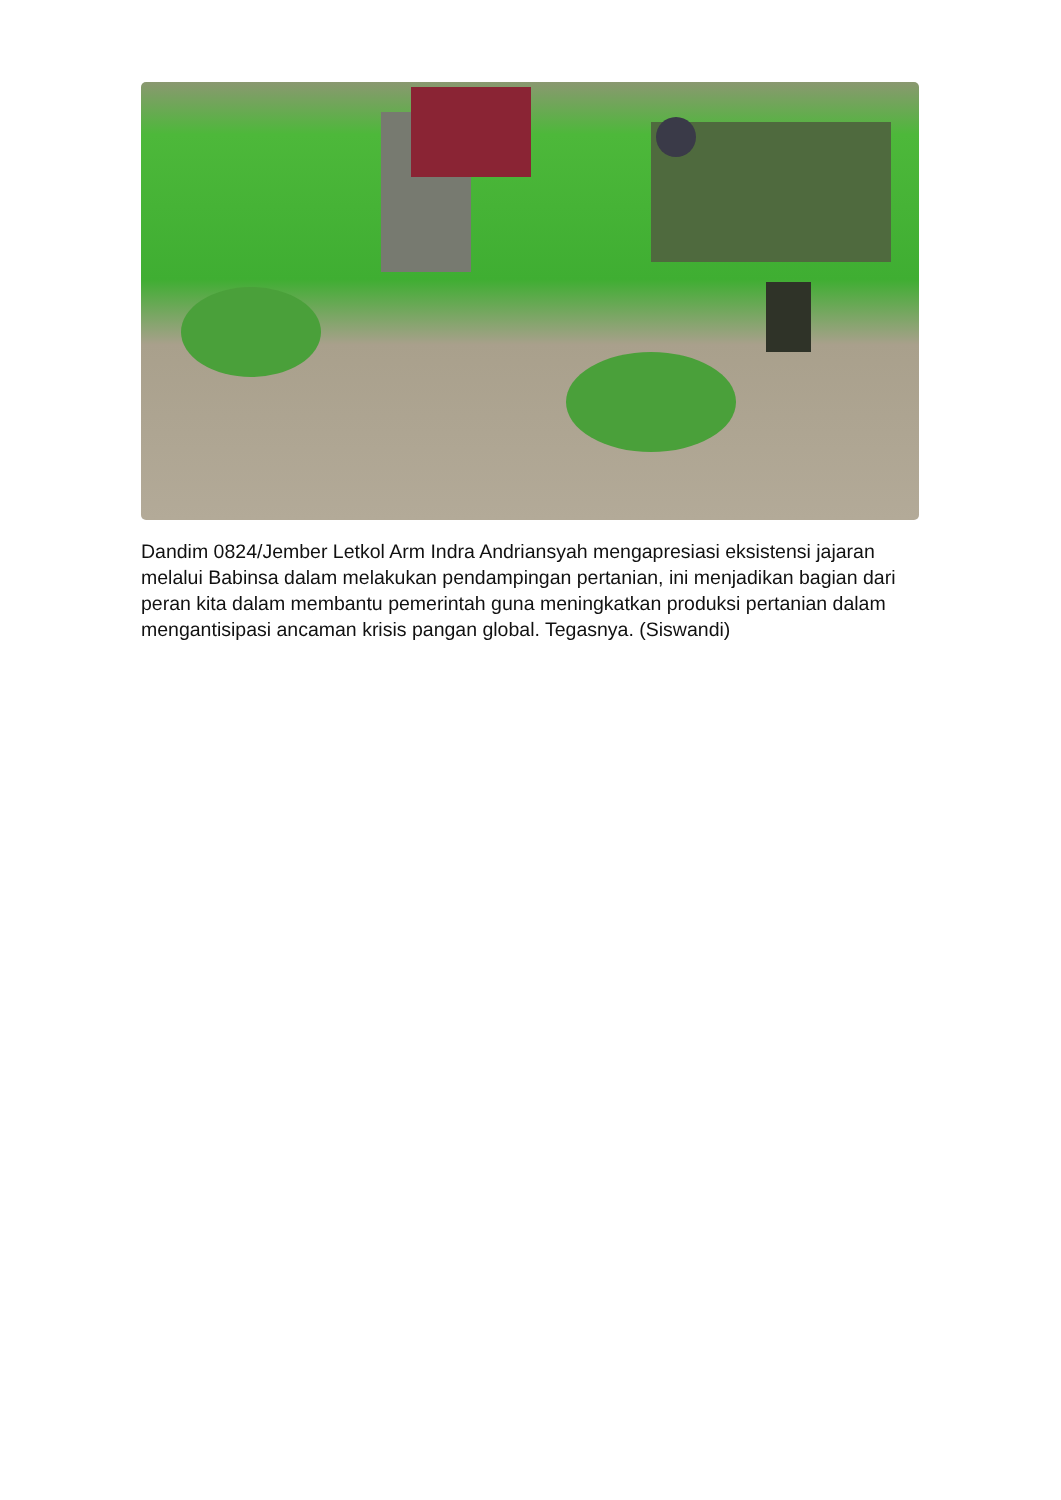Dandim 0824/Jember Letkol Arm Indra Andriansyah mengapresiasi eksistensi jajaran melalui Babinsa dalam melakukan pendampingan pertanian, ini menjadikan bagian dari peran kita dalam membantu pemerintah guna meningkatkan produksi pertanian dalam mengantisipasi ancaman krisis pangan global. Tegasnya. (Siswandi)